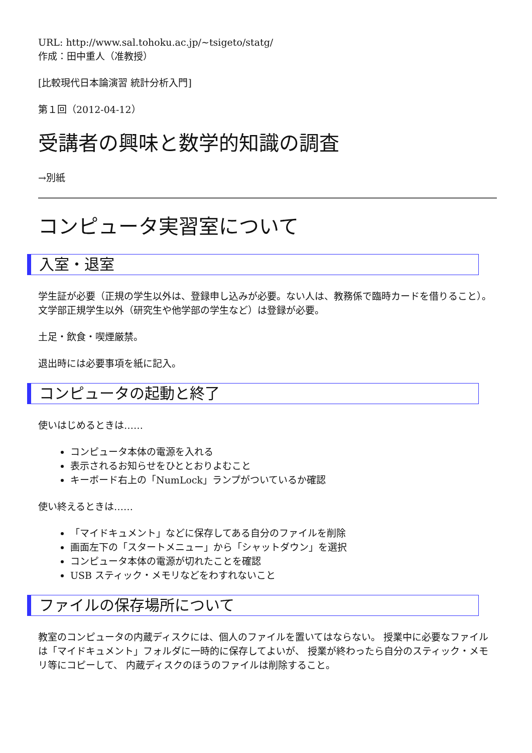URL: http://www.sal.tohoku.ac.jp/~tsigeto/statg/
作成：田中重人（准教授）
[比較現代日本論演習 統計分析入門]
第１回（2012-04-12）
受講者の興味と数学的知識の調査
→別紙
コンピュータ実習室について
入室・退室
学生証が必要（正規の学生以外は、登録申し込みが必要。ない人は、教務係で臨時カードを借りること）。 文学部正規学生以外（研究生や他学部の学生など）は登録が必要。
土足・飲食・喫煙厳禁。
退出時には必要事項を紙に記入。
コンピュータの起動と終了
使いはじめるときは……
コンピュータ本体の電源を入れる
表示されるお知らせをひととおりよむこと
キーボード右上の「NumLock」ランプがついているか確認
使い終えるときは……
「マイドキュメント」などに保存してある自分のファイルを削除
画面左下の「スタートメニュー」から「シャットダウン」を選択
コンピュータ本体の電源が切れたことを確認
USB スティック・メモリなどをわすれないこと
ファイルの保存場所について
教室のコンピュータの内蔵ディスクには、個人のファイルを置いてはならない。 授業中に必要なファイルは「マイドキュメント」フォルダに一時的に保存してよいが、 授業が終わったら自分のスティック・メモリ等にコピーして、 内蔵ディスクのほうのファイルは削除すること。